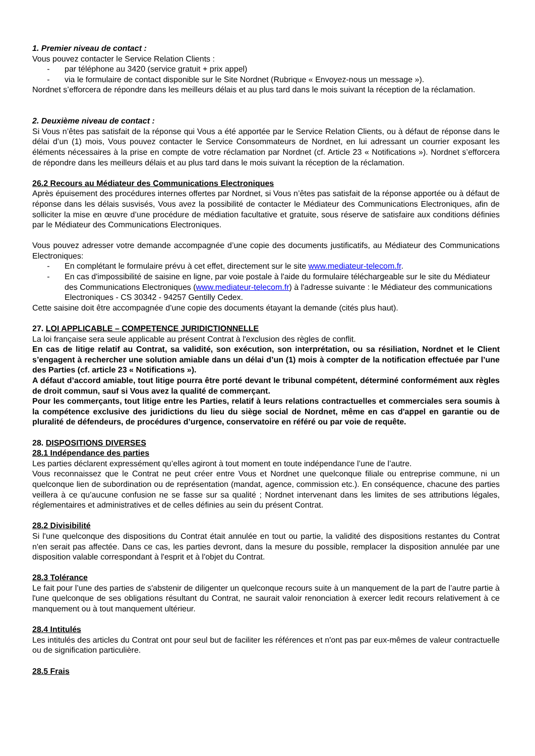1. Premier niveau de contact :
Vous pouvez contacter le Service Relation Clients :
- par téléphone au 3420 (service gratuit + prix appel)
- via le formulaire de contact disponible sur le Site Nordnet (Rubrique « Envoyez-nous un message »).
Nordnet s’efforcera de répondre dans les meilleurs délais et au plus tard dans le mois suivant la réception de la réclamation.
2. Deuxième niveau de contact :
Si Vous n’êtes pas satisfait de la réponse qui Vous a été apportée par le Service Relation Clients, ou à défaut de réponse dans le délai d’un (1) mois, Vous pouvez contacter le Service Consommateurs de Nordnet, en lui adressant un courrier exposant les éléments nécessaires à la prise en compte de votre réclamation par Nordnet (cf. Article 23 « Notifications »). Nordnet s’efforcera de répondre dans les meilleurs délais et au plus tard dans le mois suivant la réception de la réclamation.
26.2 Recours au Médiateur des Communications Electroniques
Après épuisement des procédures internes offertes par Nordnet, si Vous n’êtes pas satisfait de la réponse apportée ou à défaut de réponse dans les délais susvisés, Vous avez la possibilité de contacter le Médiateur des Communications Electroniques, afin de solliciter la mise en œuvre d’une procédure de médiation facultative et gratuite, sous réserve de satisfaire aux conditions définies par le Médiateur des Communications Electroniques.
Vous pouvez adresser votre demande accompagnée d’une copie des documents justificatifs, au Médiateur des Communications Electroniques:
- En complétant le formulaire prévu à cet effet, directement sur le site www.mediateur-telecom.fr.
- En cas d'impossibilité de saisine en ligne, par voie postale à l'aide du formulaire téléchargeable sur le site du Médiateur des Communications Electroniques (www.mediateur-telecom.fr) à l'adresse suivante : le Médiateur des communications Electroniques - CS 30342 - 94257 Gentilly Cedex.
Cette saisine doit être accompagnée d’une copie des documents étayant la demande (cités plus haut).
27. LOI APPLICABLE – COMPETENCE JURIDICTIONNELLE
La loi française sera seule applicable au présent Contrat à l'exclusion des règles de conflit.
En cas de litige relatif au Contrat, sa validité, son exécution, son interprétation, ou sa résiliation, Nordnet et le Client s’engagent à rechercher une solution amiable dans un délai d’un (1) mois à compter de la notification effectuée par l’une des Parties (cf. article 23 « Notifications »).
A défaut d’accord amiable, tout litige pourra être porté devant le tribunal compétent, déterminé conformément aux règles de droit commun, sauf si Vous avez la qualité de commerçant.
Pour les commerçants, tout litige entre les Parties, relatif à leurs relations contractuelles et commerciales sera soumis à la compétence exclusive des juridictions du lieu du siège social de Nordnet, même en cas d'appel en garantie ou de pluralité de défendeurs, de procédures d’urgence, conservatoire en référé ou par voie de requête.
28. DISPOSITIONS DIVERSES
28.1 Indépendance des parties
Les parties déclarent expressément qu’elles agiront à tout moment en toute indépendance l’une de l’autre.
Vous reconnaissez que le Contrat ne peut créer entre Vous et Nordnet une quelconque filiale ou entreprise commune, ni un quelconque lien de subordination ou de représentation (mandat, agence, commission etc.). En conséquence, chacune des parties veillera à ce qu’aucune confusion ne se fasse sur sa qualité ; Nordnet intervenant dans les limites de ses attributions légales, réglementaires et administratives et de celles définies au sein du présent Contrat.
28.2 Divisibilité
Si l'une quelconque des dispositions du Contrat était annulée en tout ou partie, la validité des dispositions restantes du Contrat n'en serait pas affectée. Dans ce cas, les parties devront, dans la mesure du possible, remplacer la disposition annulée par une disposition valable correspondant à l'esprit et à l'objet du Contrat.
28.3 Tolérance
Le fait pour l’une des parties de s'abstenir de diligenter un quelconque recours suite à un manquement de la part de l’autre partie à l'une quelconque de ses obligations résultant du Contrat, ne saurait valoir renonciation à exercer ledit recours relativement à ce manquement ou à tout manquement ultérieur.
28.4 Intitulés
Les intitulés des articles du Contrat ont pour seul but de faciliter les références et n'ont pas par eux-mêmes de valeur contractuelle ou de signification particulière.
28.5 Frais